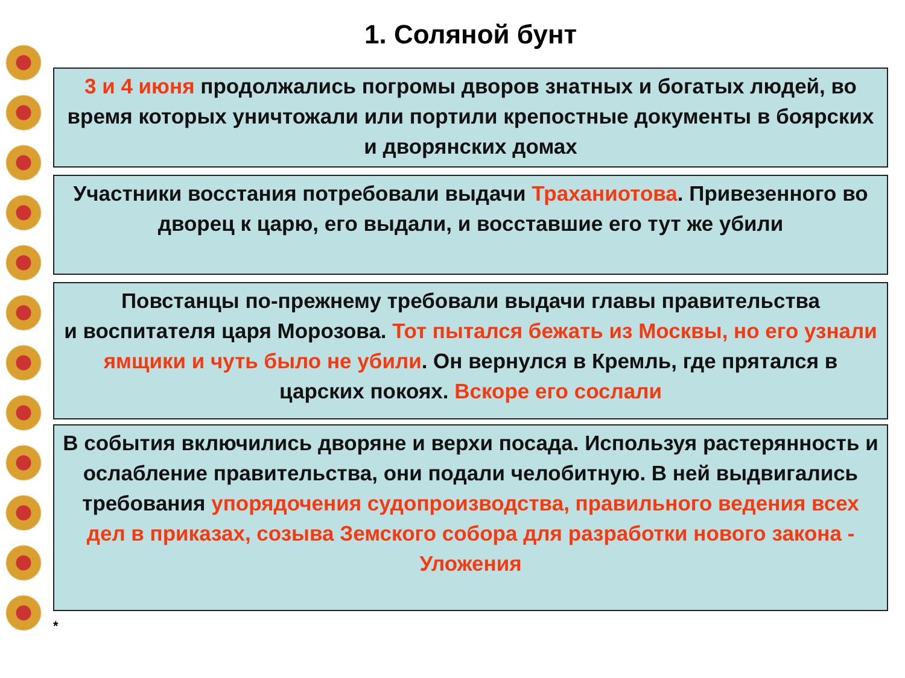1. Соляной бунт
3 и 4 июня продолжались погромы дворов знатных и богатых людей, во время которых уничтожали или портили крепостные документы в боярских и дворянских домах
Участники восстания потребовали выдачи Траханиотова. Привезенного во дворец к царю, его выдали, и восставшие его тут же убили
Повстанцы по-прежнему требовали выдачи главы правительства
и воспитателя царя Морозова. Тот пытался бежать из Москвы, но его узнали ямщики и чуть было не убили. Он вернулся в Кремль, где прятался в царских покоях. Вскоре его сослали
В события включились дворяне и верхи посада. Используя растерянность и ослабление правительства, они подали челобитную. В ней выдвигались требования упорядочения судопроизводства, правильного ведения всех дел в приказах, созыва Земского собора для разработки нового закона - Уложения
*